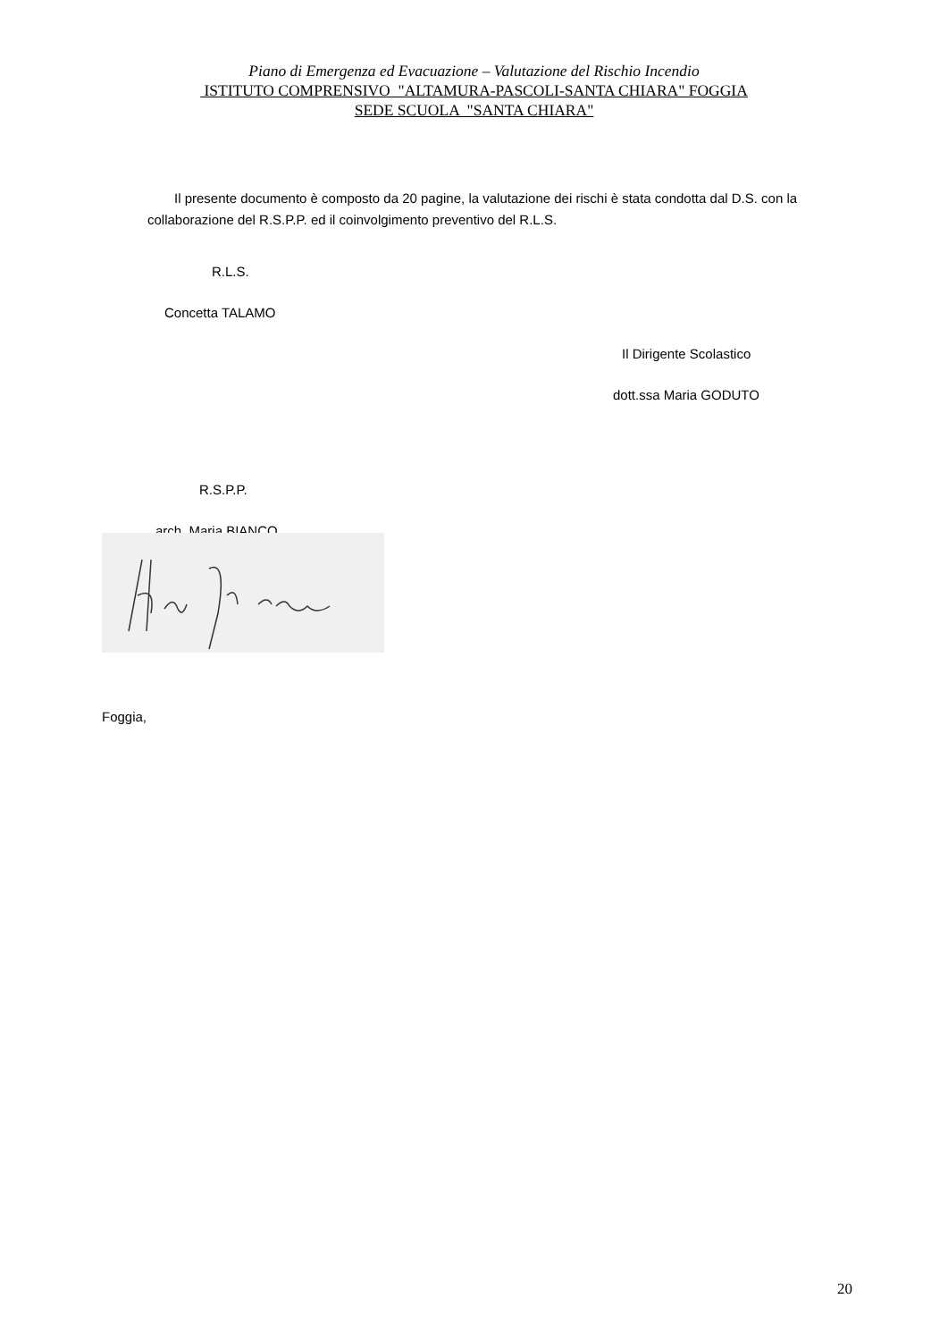Piano di Emergenza ed Evacuazione – Valutazione del Rischio Incendio
ISTITUTO COMPRENSIVO "ALTAMURA-PASCOLI-SANTA CHIARA" FOGGIA
SEDE SCUOLA "SANTA CHIARA"
Il presente documento è composto da 20 pagine, la valutazione dei rischi è stata condotta dal D.S. con la collaborazione del R.S.P.P. ed il coinvolgimento preventivo del R.L.S.
R.L.S.
Concetta TALAMO
Il Dirigente Scolastico
dott.ssa Maria GODUTO
R.S.P.P.
arch. Maria BIANCO
Foggia,
20